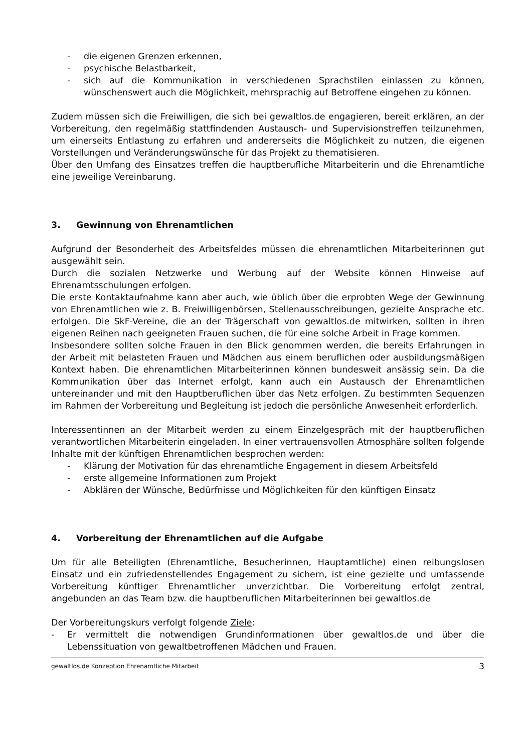- die eigenen Grenzen erkennen,
- psychische Belastbarkeit,
- sich auf die Kommunikation in verschiedenen Sprachstilen einlassen zu können, wünschenswert auch die Möglichkeit, mehrsprachig auf Betroffene eingehen zu können.
Zudem müssen sich die Freiwilligen, die sich bei gewaltlos.de engagieren, bereit erklären, an der Vorbereitung, den regelmäßig stattfindenden Austausch- und Supervisionstreffen teilzunehmen, um einerseits Entlastung zu erfahren und andererseits die Möglichkeit zu nutzen, die eigenen Vorstellungen und Veränderungswünsche für das Projekt zu thematisieren.
Über den Umfang des Einsatzes treffen die hauptberufliche Mitarbeiterin und die Ehrenamtliche eine jeweilige Vereinbarung.
3. Gewinnung von Ehrenamtlichen
Aufgrund der Besonderheit des Arbeitsfeldes müssen die ehrenamtlichen Mitarbeiterinnen gut ausgewählt sein.
Durch die sozialen Netzwerke und Werbung auf der Website können Hinweise auf Ehrenamtsschulungen erfolgen.
Die erste Kontaktaufnahme kann aber auch, wie üblich über die erprobten Wege der Gewinnung von Ehrenamtlichen wie z. B. Freiwilligenbörsen, Stellenausschreibungen, gezielte Ansprache etc. erfolgen. Die SkF-Vereine, die an der Trägerschaft von gewaltlos.de mitwirken, sollten in ihren eigenen Reihen nach geeigneten Frauen suchen, die für eine solche Arbeit in Frage kommen.
Insbesondere sollten solche Frauen in den Blick genommen werden, die bereits Erfahrungen in der Arbeit mit belasteten Frauen und Mädchen aus einem beruflichen oder ausbildungsmäßigen Kontext haben. Die ehrenamtlichen Mitarbeiterinnen können bundesweit ansässig sein. Da die Kommunikation über das Internet erfolgt, kann auch ein Austausch der Ehrenamtlichen untereinander und mit den Hauptberuflichen über das Netz erfolgen. Zu bestimmten Sequenzen im Rahmen der Vorbereitung und Begleitung ist jedoch die persönliche Anwesenheit erforderlich.
Interessentinnen an der Mitarbeit werden zu einem Einzelgespräch mit der hauptberuflichen verantwortlichen Mitarbeiterin eingeladen. In einer vertrauensvollen Atmosphäre sollten folgende Inhalte mit der künftigen Ehrenamtlichen besprochen werden:
- Klärung der Motivation für das ehrenamtliche Engagement in diesem Arbeitsfeld
- erste allgemeine Informationen zum Projekt
- Abklären der Wünsche, Bedürfnisse und Möglichkeiten für den künftigen Einsatz
4. Vorbereitung der Ehrenamtlichen auf die Aufgabe
Um für alle Beteiligten (Ehrenamtliche, Besucherinnen, Hauptamtliche) einen reibungslosen Einsatz und ein zufriedenstellendes Engagement zu sichern, ist eine gezielte und umfassende Vorbereitung künftiger Ehrenamtlicher unverzichtbar. Die Vorbereitung erfolgt zentral, angebunden an das Team bzw. die hauptberuflichen Mitarbeiterinnen bei gewaltlos.de
Der Vorbereitungskurs verfolgt folgende Ziele:
- Er vermittelt die notwendigen Grundinformationen über gewaltlos.de und über die Lebenssituation von gewaltbetroffenen Mädchen und Frauen.
gewaltlos.de Konzeption Ehrenamtliche Mitarbeit 3